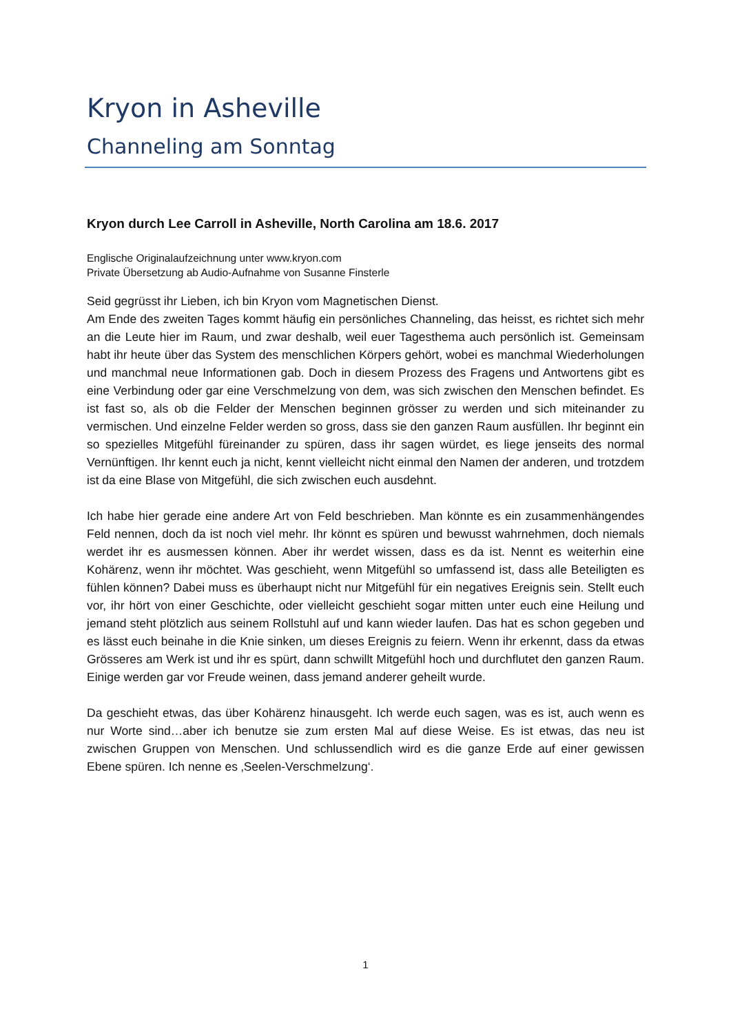Kryon in Asheville
Channeling am Sonntag
Kryon durch Lee Carroll in Asheville, North Carolina am 18.6. 2017
Englische Originalaufzeichnung unter www.kryon.com
Private Übersetzung ab Audio-Aufnahme von Susanne Finsterle
Seid gegrüsst ihr Lieben, ich bin Kryon vom Magnetischen Dienst.
Am Ende des zweiten Tages kommt häufig ein persönliches Channeling, das heisst, es richtet sich mehr an die Leute hier im Raum, und zwar deshalb, weil euer Tagesthema auch persönlich ist. Gemeinsam habt ihr heute über das System des menschlichen Körpers gehört, wobei es manchmal Wiederholungen und manchmal neue Informationen gab. Doch in diesem Prozess des Fragens und Antwortens gibt es eine Verbindung oder gar eine Verschmelzung von dem, was sich zwischen den Menschen befindet. Es ist fast so, als ob die Felder der Menschen beginnen grösser zu werden und sich miteinander zu vermischen. Und einzelne Felder werden so gross, dass sie den ganzen Raum ausfüllen. Ihr beginnt ein so spezielles Mitgefühl füreinander zu spüren, dass ihr sagen würdet, es liege jenseits des normal Vernünftigen. Ihr kennt euch ja nicht, kennt vielleicht nicht einmal den Namen der anderen, und trotzdem ist da eine Blase von Mitgefühl, die sich zwischen euch ausdehnt.
Ich habe hier gerade eine andere Art von Feld beschrieben. Man könnte es ein zusammenhängendes Feld nennen, doch da ist noch viel mehr. Ihr könnt es spüren und bewusst wahrnehmen, doch niemals werdet ihr es ausmessen können. Aber ihr werdet wissen, dass es da ist. Nennt es weiterhin eine Kohärenz, wenn ihr möchtet. Was geschieht, wenn Mitgefühl so umfassend ist, dass alle Beteiligten es fühlen können? Dabei muss es überhaupt nicht nur Mitgefühl für ein negatives Ereignis sein. Stellt euch vor, ihr hört von einer Geschichte, oder vielleicht geschieht sogar mitten unter euch eine Heilung und jemand steht plötzlich aus seinem Rollstuhl auf und kann wieder laufen. Das hat es schon gegeben und es lässt euch beinahe in die Knie sinken, um dieses Ereignis zu feiern. Wenn ihr erkennt, dass da etwas Grösseres am Werk ist und ihr es spürt, dann schwillt Mitgefühl hoch und durchflutet den ganzen Raum. Einige werden gar vor Freude weinen, dass jemand anderer geheilt wurde.
Da geschieht etwas, das über Kohärenz hinausgeht. Ich werde euch sagen, was es ist, auch wenn es nur Worte sind…aber ich benutze sie zum ersten Mal auf diese Weise. Es ist etwas, das neu ist zwischen Gruppen von Menschen. Und schlussendlich wird es die ganze Erde auf einer gewissen Ebene spüren. Ich nenne es ‚Seelen-Verschmelzung‘.
1